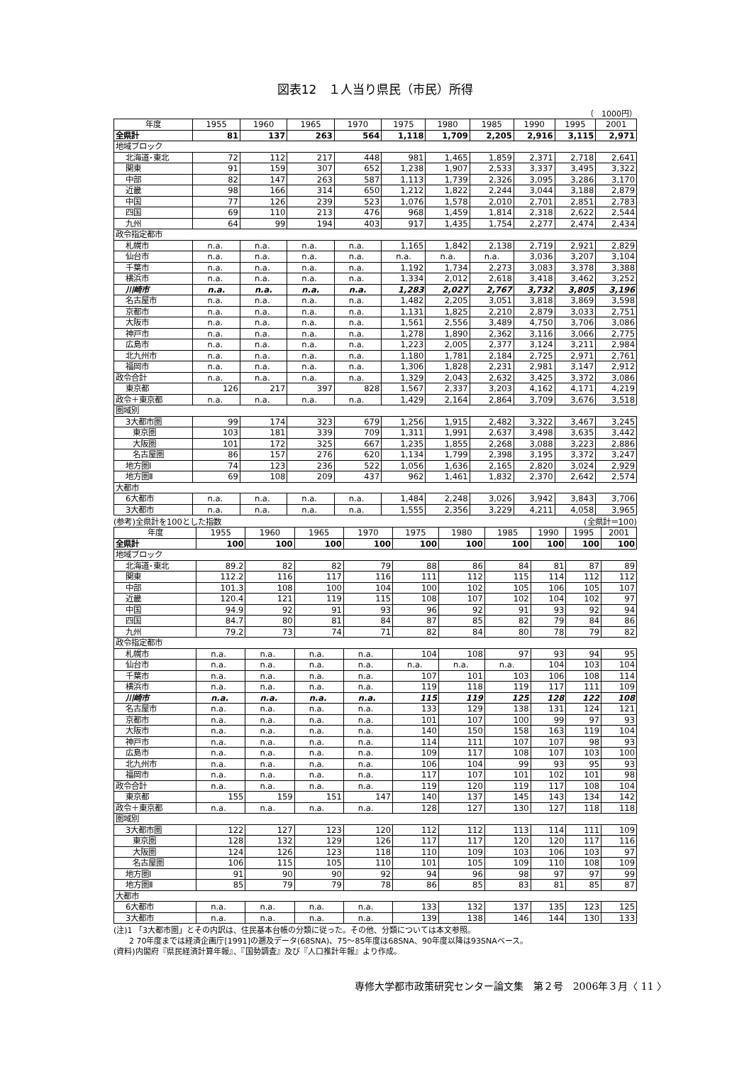図表12　１人当り県民（市民）所得
（　1000円）
| 年度 | 1955 | 1960 | 1965 | 1970 | 1975 | 1980 | 1985 | 1990 | 1995 | 2001 |
| --- | --- | --- | --- | --- | --- | --- | --- | --- | --- | --- |
| 全県計 | 81 | 137 | 263 | 564 | 1,118 | 1,709 | 2,205 | 2,916 | 3,115 | 2,971 |
| 地域ブロック | | | | | | | | | | |
| 北海道･東北 | 72 | 112 | 217 | 448 | 981 | 1,465 | 1,859 | 2,371 | 2,718 | 2,641 |
| 関東 | 91 | 159 | 307 | 652 | 1,238 | 1,907 | 2,533 | 3,337 | 3,495 | 3,322 |
| 中部 | 82 | 147 | 263 | 587 | 1,113 | 1,739 | 2,326 | 3,095 | 3,286 | 3,170 |
| 近畿 | 98 | 166 | 314 | 650 | 1,212 | 1,822 | 2,244 | 3,044 | 3,188 | 2,879 |
| 中国 | 77 | 126 | 239 | 523 | 1,076 | 1,578 | 2,010 | 2,701 | 2,851 | 2,783 |
| 四国 | 69 | 110 | 213 | 476 | 968 | 1,459 | 1,814 | 2,318 | 2,622 | 2,544 |
| 九州 | 64 | 99 | 194 | 403 | 917 | 1,435 | 1,754 | 2,277 | 2,474 | 2,434 |
| 政令指定都市 | | | | | | | | | | |
| 札幌市 | n.a. | n.a. | n.a. | n.a. | 1,165 | 1,842 | 2,138 | 2,719 | 2,921 | 2,829 |
| 仙台市 | n.a. | n.a. | n.a. | n.a. | n.a. | n.a. | n.a. | 3,036 | 3,207 | 3,104 |
| 千葉市 | n.a. | n.a. | n.a. | n.a. | 1,192 | 1,734 | 2,273 | 3,083 | 3,378 | 3,388 |
| 横浜市 | n.a. | n.a. | n.a. | n.a. | 1,334 | 2,012 | 2,618 | 3,418 | 3,462 | 3,252 |
| 川崎市 | n.a. | n.a. | n.a. | n.a. | 1,283 | 2,027 | 2,767 | 3,732 | 3,805 | 3,196 |
| 名古屋市 | n.a. | n.a. | n.a. | n.a. | 1,482 | 2,205 | 3,051 | 3,818 | 3,869 | 3,598 |
| 京都市 | n.a. | n.a. | n.a. | n.a. | 1,131 | 1,825 | 2,210 | 2,879 | 3,033 | 2,751 |
| 大阪市 | n.a. | n.a. | n.a. | n.a. | 1,561 | 2,556 | 3,489 | 4,750 | 3,706 | 3,086 |
| 神戸市 | n.a. | n.a. | n.a. | n.a. | 1,278 | 1,890 | 2,362 | 3,116 | 3,066 | 2,775 |
| 広島市 | n.a. | n.a. | n.a. | n.a. | 1,223 | 2,005 | 2,377 | 3,124 | 3,211 | 2,984 |
| 北九州市 | n.a. | n.a. | n.a. | n.a. | 1,180 | 1,781 | 2,184 | 2,725 | 2,971 | 2,761 |
| 福岡市 | n.a. | n.a. | n.a. | n.a. | 1,306 | 1,828 | 2,231 | 2,981 | 3,147 | 2,912 |
| 政令合計 | n.a. | n.a. | n.a. | n.a. | 1,329 | 2,043 | 2,632 | 3,425 | 3,372 | 3,086 |
| 東京都 | 126 | 217 | 397 | 828 | 1,567 | 2,337 | 3,203 | 4,162 | 4,171 | 4,219 |
| 政令＋東京都 | n.a. | n.a. | n.a. | n.a. | 1,429 | 2,164 | 2,864 | 3,709 | 3,676 | 3,518 |
| 圏域別 | | | | | | | | | | |
| 3大都市圏 | 99 | 174 | 323 | 679 | 1,256 | 1,915 | 2,482 | 3,322 | 3,467 | 3,245 |
| 東京圏 | 103 | 181 | 339 | 709 | 1,311 | 1,991 | 2,637 | 3,498 | 3,635 | 3,442 |
| 大阪圏 | 101 | 172 | 325 | 667 | 1,235 | 1,855 | 2,268 | 3,088 | 3,223 | 2,886 |
| 名古屋圏 | 86 | 157 | 276 | 620 | 1,134 | 1,799 | 2,398 | 3,195 | 3,372 | 3,247 |
| 地方圏Ⅰ | 74 | 123 | 236 | 522 | 1,056 | 1,636 | 2,165 | 2,820 | 3,024 | 2,929 |
| 地方圏Ⅱ | 69 | 108 | 209 | 437 | 962 | 1,461 | 1,832 | 2,370 | 2,642 | 2,574 |
| 大都市 | | | | | | | | | | |
| 6大都市 | n.a. | n.a. | n.a. | n.a. | 1,484 | 2,248 | 3,026 | 3,942 | 3,843 | 3,706 |
| 3大都市 | n.a. | n.a. | n.a. | n.a. | 1,555 | 2,356 | 3,229 | 4,211 | 4,058 | 3,965 |
(参考)全県計を100とした指数 (全県計＝100)
| 年度 | 1955 | 1960 | 1965 | 1970 | 1975 | 1980 | 1985 | 1990 | 1995 | 2001 |
| --- | --- | --- | --- | --- | --- | --- | --- | --- | --- | --- |
| 全県計 | 100 | 100 | 100 | 100 | 100 | 100 | 100 | 100 | 100 | 100 |
| 地域ブロック | | | | | | | | | | |
| 北海道･東北 | 89.2 | 82 | 82 | 79 | 88 | 86 | 84 | 81 | 87 | 89 |
| 関東 | 112.2 | 116 | 117 | 116 | 111 | 112 | 115 | 114 | 112 | 112 |
| 中部 | 101.3 | 108 | 100 | 104 | 100 | 102 | 105 | 106 | 105 | 107 |
| 近畿 | 120.4 | 121 | 119 | 115 | 108 | 107 | 102 | 104 | 102 | 97 |
| 中国 | 94.9 | 92 | 91 | 93 | 96 | 92 | 91 | 93 | 92 | 94 |
| 四国 | 84.7 | 80 | 81 | 84 | 87 | 85 | 82 | 79 | 84 | 86 |
| 九州 | 79.2 | 73 | 74 | 71 | 82 | 84 | 80 | 78 | 79 | 82 |
| 政令指定都市 | | | | | | | | | | |
| 札幌市 | n.a. | n.a. | n.a. | n.a. | 104 | 108 | 97 | 93 | 94 | 95 |
| 仙台市 | n.a. | n.a. | n.a. | n.a. | n.a. | n.a. | n.a. | 104 | 103 | 104 |
| 千葉市 | n.a. | n.a. | n.a. | n.a. | 107 | 101 | 103 | 106 | 108 | 114 |
| 横浜市 | n.a. | n.a. | n.a. | n.a. | 119 | 118 | 119 | 117 | 111 | 109 |
| 川崎市 | n.a. | n.a. | n.a. | n.a. | 115 | 119 | 125 | 128 | 122 | 108 |
| 名古屋市 | n.a. | n.a. | n.a. | n.a. | 133 | 129 | 138 | 131 | 124 | 121 |
| 京都市 | n.a. | n.a. | n.a. | n.a. | 101 | 107 | 100 | 99 | 97 | 93 |
| 大阪市 | n.a. | n.a. | n.a. | n.a. | 140 | 150 | 158 | 163 | 119 | 104 |
| 神戸市 | n.a. | n.a. | n.a. | n.a. | 114 | 111 | 107 | 107 | 98 | 93 |
| 広島市 | n.a. | n.a. | n.a. | n.a. | 109 | 117 | 108 | 107 | 103 | 100 |
| 北九州市 | n.a. | n.a. | n.a. | n.a. | 106 | 104 | 99 | 93 | 95 | 93 |
| 福岡市 | n.a. | n.a. | n.a. | n.a. | 117 | 107 | 101 | 102 | 101 | 98 |
| 政令合計 | n.a. | n.a. | n.a. | n.a. | 119 | 120 | 119 | 117 | 108 | 104 |
| 東京都 | 155 | 159 | 151 | 147 | 140 | 137 | 145 | 143 | 134 | 142 |
| 政令＋東京都 | n.a. | n.a. | n.a. | n.a. | 128 | 127 | 130 | 127 | 118 | 118 |
| 圏域別 | | | | | | | | | | |
| 3大都市圏 | 122 | 127 | 123 | 120 | 112 | 112 | 113 | 114 | 111 | 109 |
| 東京圏 | 128 | 132 | 129 | 126 | 117 | 117 | 120 | 120 | 117 | 116 |
| 大阪圏 | 124 | 126 | 123 | 118 | 110 | 109 | 103 | 106 | 103 | 97 |
| 名古屋圏 | 106 | 115 | 105 | 110 | 101 | 105 | 109 | 110 | 108 | 109 |
| 地方圏Ⅰ | 91 | 90 | 90 | 92 | 94 | 96 | 98 | 97 | 97 | 99 |
| 地方圏Ⅱ | 85 | 79 | 79 | 78 | 86 | 85 | 83 | 81 | 85 | 87 |
| 大都市 | | | | | | | | | | |
| 6大都市 | n.a. | n.a. | n.a. | n.a. | 133 | 132 | 137 | 135 | 123 | 125 |
| 3大都市 | n.a. | n.a. | n.a. | n.a. | 139 | 138 | 146 | 144 | 130 | 133 |
(注)1 「3大都市圏」とその内訳は、住民基本台帳の分類に従った。その他、分類については本文参照。
　　2 70年度までは経済企画庁[1991]の遡及データ(68SNA)、75〜85年度は68SNA、90年度以降は93SNAベース。
(資料)内閣府『県民経済計算年報』、『国勢調査』及び『人口推計年報』より作成。
専修大学都市政策研究センター論文集　第２号　2006年３月〈 11 〉